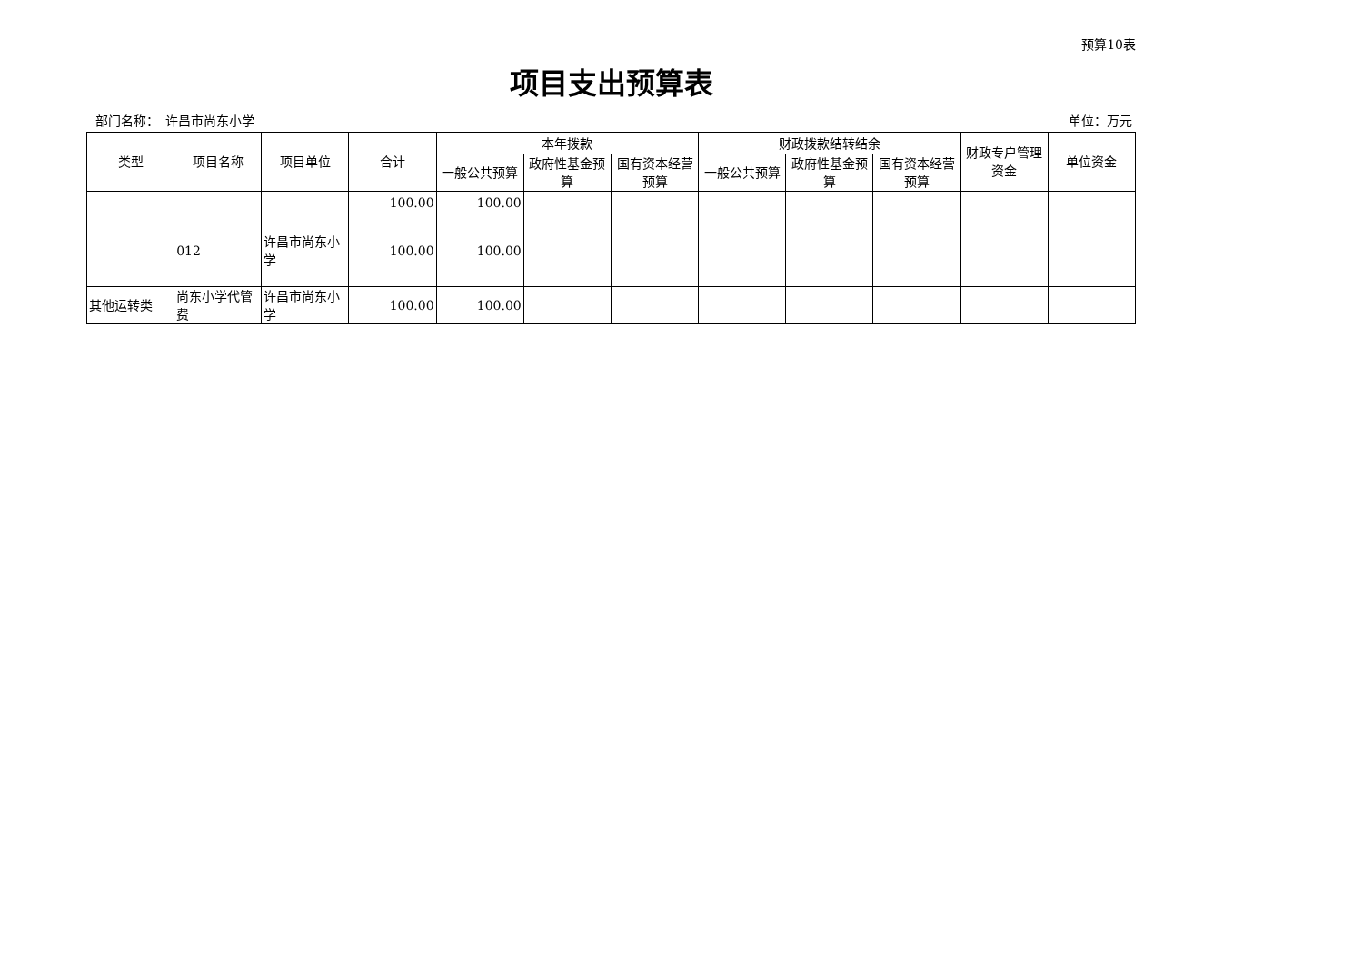预算10表
项目支出预算表
部门名称：　许昌市尚东小学 单位：万元
| 类型 | 项目名称 | 项目单位 | 合计 | 本年拨款 | | | 财政拨款结转结余 | | | 财政专户管理资金 | 单位资金 |
| --- | --- | --- | --- | --- | --- | --- | --- | --- | --- | --- | --- |
| | | | | 一般公共预算 | 政府性基金预算 | 国有资本经营预算 | 一般公共预算 | 政府性基金预算 | 国有资本经营预算 | | |
| | | | 100.00 | 100.00 | | | | | | | |
| | 012 | 许昌市尚东小学 | 100.00 | 100.00 | | | | | | | |
| 其他运转类 | 尚东小学代管费 | 许昌市尚东小学 | 100.00 | 100.00 | | | | | | | |